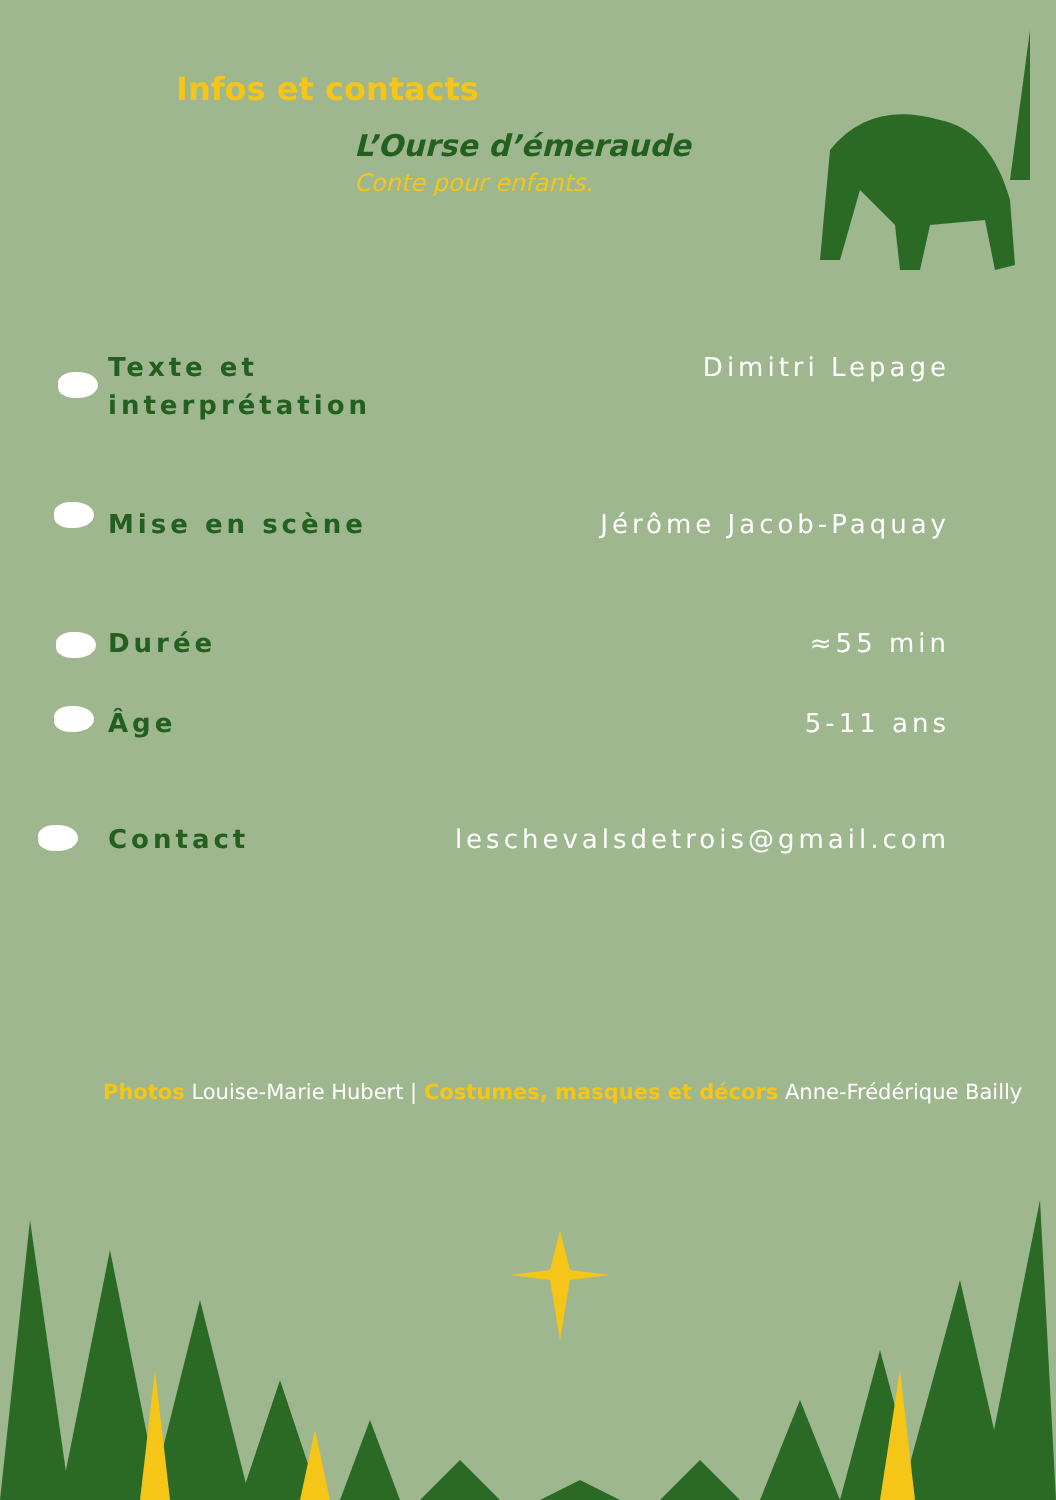Infos et contacts
L’Ourse d’émeraude
Conte pour enfants.
Texte et
interprétation
Dimitri Lepage
Mise en scène Jérôme Jacob-Paquay
Durée ≈55 min
Âge 5-11 ans
Contact leschevalsdetrois@gmail.com
Photos Louise-Marie Hubert | Costumes, masques et décors Anne-Frédérique Bailly